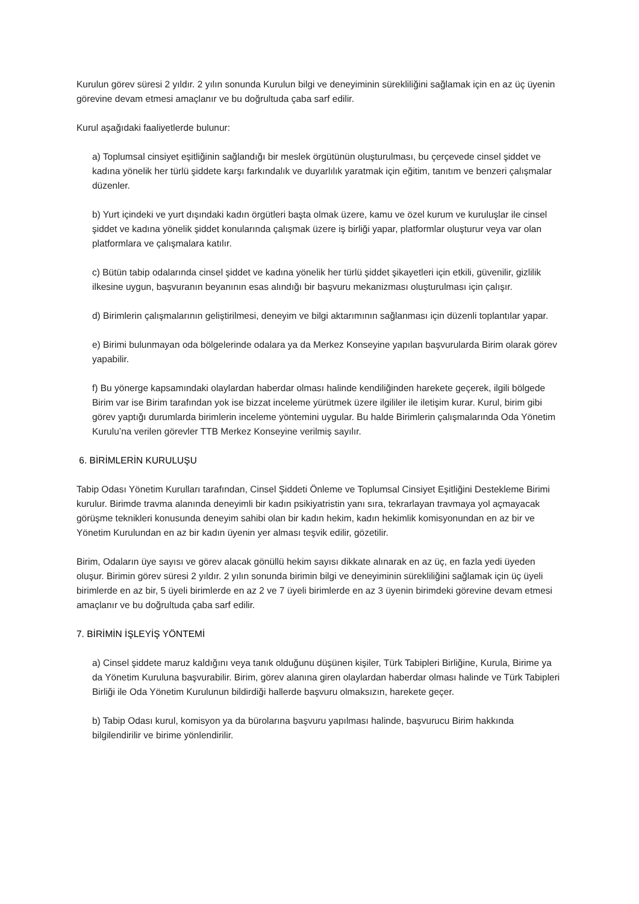Kurulun görev süresi 2 yıldır. 2 yılın sonunda Kurulun bilgi ve deneyiminin sürekliliğini sağlamak için en az üç üyenin görevine devam etmesi amaçlanır ve bu doğrultuda çaba sarf edilir.
Kurul aşağıdaki faaliyetlerde bulunur:
a) Toplumsal cinsiyet eşitliğinin sağlandığı bir meslek örgütünün oluşturulması, bu çerçevede cinsel şiddet ve kadına yönelik her türlü şiddete karşı farkındalık ve duyarlılık yaratmak için eğitim, tanıtım ve benzeri çalışmalar düzenler.
b) Yurt içindeki ve yurt dışındaki kadın örgütleri başta olmak üzere, kamu ve özel kurum ve kuruluşlar ile cinsel şiddet ve kadına yönelik şiddet konularında çalışmak üzere iş birliği yapar, platformlar oluşturur veya var olan platformlara ve çalışmalara katılır.
c) Bütün tabip odalarında cinsel şiddet ve kadına yönelik her türlü şiddet şikayetleri için etkili, güvenilir, gizlilik ilkesine uygun, başvuranın beyanının esas alındığı bir başvuru mekanizması oluşturulması için çalışır.
d) Birimlerin çalışmalarının geliştirilmesi, deneyim ve bilgi aktarımının sağlanması için düzenli toplantılar yapar.
e) Birimi bulunmayan oda bölgelerinde odalara ya da Merkez Konseyine yapılan başvurularda Birim olarak görev yapabilir.
f) Bu yönerge kapsamındaki olaylardan haberdar olması halinde kendiliğinden harekete geçerek, ilgili bölgede Birim var ise Birim tarafından yok ise bizzat inceleme yürütmek üzere ilgililer ile iletişim kurar. Kurul, birim gibi görev yaptığı durumlarda birimlerin inceleme yöntemini uygular. Bu halde Birimlerin çalışmalarında Oda Yönetim Kurulu’na verilen görevler TTB Merkez Konseyine verilmiş sayılır.
6. BİRİMLERİN KURULUŞU
Tabip Odası Yönetim Kurulları tarafından, Cinsel Şiddeti Önleme ve Toplumsal Cinsiyet Eşitliğini Destekleme Birimi kurulur. Birimde travma alanında deneyimli bir kadın psikiyatristin yanı sıra, tekrarlayan travmaya yol açmayacak görüşme teknikleri konusunda deneyim sahibi olan bir kadın hekim, kadın hekimlik komisyonundan en az bir ve Yönetim Kurulundan en az bir kadın üyenin yer alması teşvik edilir, gözetilir.
Birim, Odaların üye sayısı ve görev alacak gönüllü hekim sayısı dikkate alınarak en az üç, en fazla yedi üyeden oluşur. Birimin görev süresi 2 yıldır. 2 yılın sonunda birimin bilgi ve deneyiminin sürekliliğini sağlamak için üç üyeli birimlerde en az bir, 5 üyeli birimlerde en az 2 ve 7 üyeli birimlerde en az 3 üyenin birimdeki görevine devam etmesi amaçlanır ve bu doğrultuda çaba sarf edilir.
7. BİRİMİN İŞLEYİŞ YÖNTEMİ
a) Cinsel şiddete maruz kaldığını veya tanık olduğunu düşünen kişiler, Türk Tabipleri Birliğine, Kurula, Birime ya da Yönetim Kuruluna başvurabilir. Birim, görev alanına giren olaylardan haberdar olması halinde ve Türk Tabipleri Birliği ile Oda Yönetim Kurulunun bildirdiği hallerde başvuru olmaksızın, harekete geçer.
b) Tabip Odası kurul, komisyon ya da bürolarına başvuru yapılması halinde, başvurucu Birim hakkında bilgilendirilir ve birime yönlendirilir.